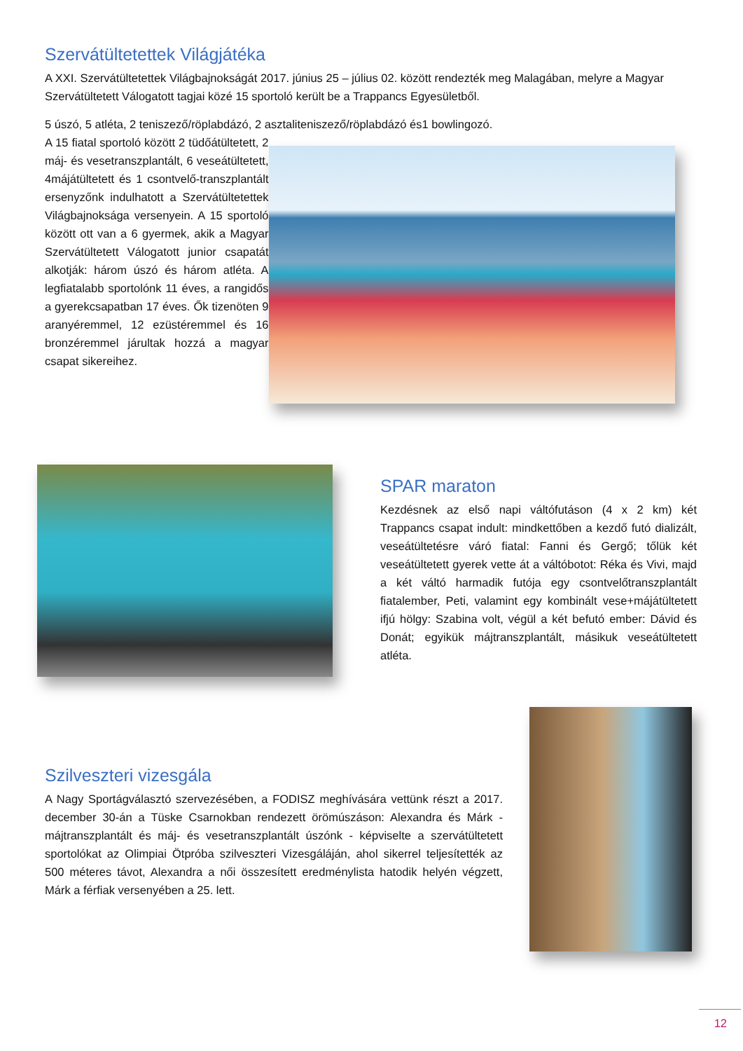Szervátültetettek Világjátéka
A XXI. Szervátültetettek Világbajnokságát 2017. június 25 – július 02. között rendezték meg Malagában, melyre a Magyar Szervátültetett Válogatott tagjai közé 15 sportoló került be a Trappancs Egyesületből.
5 úszó, 5 atléta, 2 teniszező/röplabdázó, 2 asztaliteniszező/röplabdázó és1 bowlingozó.
A 15 fiatal sportoló között 2 tüdőátültetett, 2 máj- és vesetranszplantált, 6 veseátültetett, 4májátültetett és 1 csontvelő-transzplantált ersenyzőnk indulhatott a Szervátültetettek Világbajnoksága versenyein. A 15 sportoló között ott van a 6 gyermek, akik a Magyar Szervátültetett Válogatott junior csapatát alkotják: három úszó és három atléta. A legfiatalabb sportolónk 11 éves, a rangidős a gyerekcsapatban 17 éves. Ők tizenöten 9 aranyéremmel, 12 ezüstéremmel és 16 bronzéremmel járultak hozzá a magyar csapat sikereihez.
SPAR maraton
Kezdésnek az első napi váltófutáson (4 x 2 km) két Trappancs csapat indult: mindkettőben a kezdő futó dializált, veseátültetésre váró fiatal: Fanni és Gergő; tőlük két veseátültetett gyerek vette át a váltóbotot: Réka és Vivi, majd a két váltó harmadik futója egy csontvelőtranszplantált fiatalember, Peti, valamint egy kombinált vese+májátültetett ifjú hölgy: Szabina volt, végül a két befutó ember: Dávid és Donát; egyikük májtranszplantált, másikuk veseátültetett atléta.
Szilveszteri vizesgála
A Nagy Sportágválasztó szervezésében, a FODISZ meghívására vettünk részt a 2017. december 30-án a Tüske Csarnokban rendezett örömúszáson: Alexandra és Márk - májtranszplantált és máj- és vesetranszplantált úszónk - képviselte a szervátültetett sportolókat az Olimpiai Ötpróba szilveszteri Vizesgáláján, ahol sikerrel teljesítették az 500 méteres távot, Alexandra a női összesített eredménylista hatodik helyén végzett, Márk a férfiak versenyében a 25. lett.
12